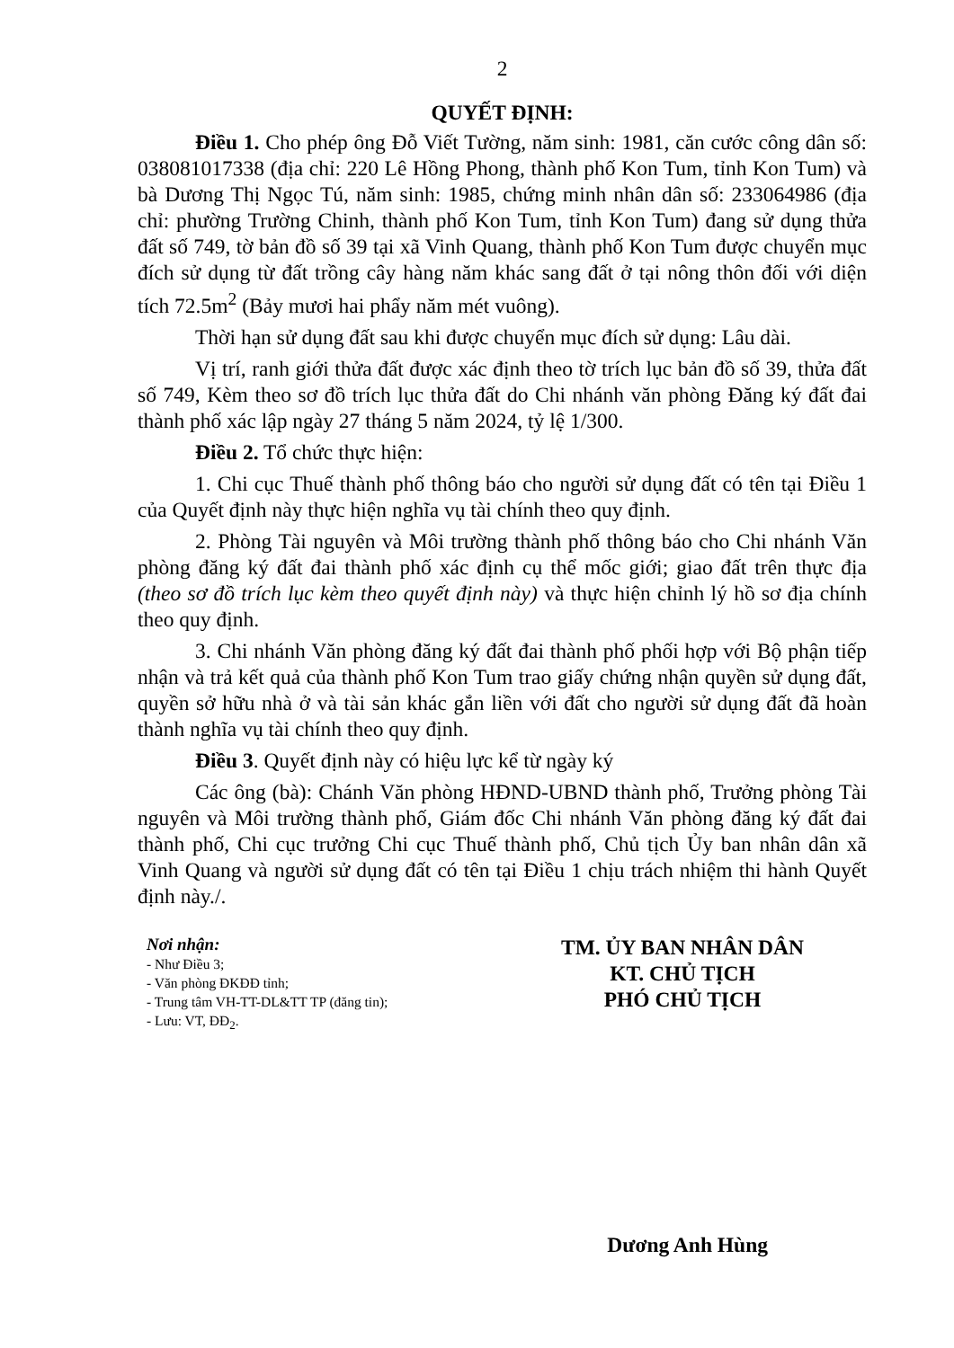2
QUYẾT ĐỊNH:
Điều 1. Cho phép ông Đỗ Viết Tường, năm sinh: 1981, căn cước công dân số: 038081017338 (địa chỉ: 220 Lê Hồng Phong, thành phố Kon Tum, tỉnh Kon Tum) và bà Dương Thị Ngọc Tú, năm sinh: 1985, chứng minh nhân dân số: 233064986 (địa chỉ: phường Trường Chinh, thành phố Kon Tum, tỉnh Kon Tum) đang sử dụng thửa đất số 749, tờ bản đồ số 39 tại xã Vinh Quang, thành phố Kon Tum được chuyển mục đích sử dụng từ đất trồng cây hàng năm khác sang đất ở tại nông thôn đối với diện tích 72.5m<sup>2</sup> (Bảy mươi hai phẩy năm mét vuông).
Thời hạn sử dụng đất sau khi được chuyển mục đích sử dụng: Lâu dài.
Vị trí, ranh giới thửa đất được xác định theo tờ trích lục bản đồ số 39, thửa đất số 749, Kèm theo sơ đồ trích lục thửa đất do Chi nhánh văn phòng Đăng ký đất đai thành phố xác lập ngày 27 tháng 5 năm 2024, tỷ lệ 1/300.
Điều 2. Tổ chức thực hiện:
1. Chi cục Thuế thành phố thông báo cho người sử dụng đất có tên tại Điều 1 của Quyết định này thực hiện nghĩa vụ tài chính theo quy định.
2. Phòng Tài nguyên và Môi trường thành phố thông báo cho Chi nhánh Văn phòng đăng ký đất đai thành phố xác định cụ thể mốc giới; giao đất trên thực địa (theo sơ đồ trích lục kèm theo quyết định này) và thực hiện chỉnh lý hồ sơ địa chính theo quy định.
3. Chi nhánh Văn phòng đăng ký đất đai thành phố phối hợp với Bộ phận tiếp nhận và trả kết quả của thành phố Kon Tum trao giấy chứng nhận quyền sử dụng đất, quyền sở hữu nhà ở và tài sản khác gắn liền với đất cho người sử dụng đất đã hoàn thành nghĩa vụ tài chính theo quy định.
Điều 3. Quyết định này có hiệu lực kể từ ngày ký
Các ông (bà): Chánh Văn phòng HĐND-UBND thành phố, Trưởng phòng Tài nguyên và Môi trường thành phố, Giám đốc Chi nhánh Văn phòng đăng ký đất đai thành phố, Chi cục trưởng Chi cục Thuế thành phố, Chủ tịch Ủy ban nhân dân xã Vinh Quang và người sử dụng đất có tên tại Điều 1 chịu trách nhiệm thi hành Quyết định này./.
Nơi nhận:
- Như Điều 3;
- Văn phòng ĐKĐĐ tỉnh;
- Trung tâm VH-TT-DL&TT TP (đăng tin);
- Lưu: VT, ĐĐ<sub>2</sub>.
TM. ỦY BAN NHÂN DÂN
KT. CHỦ TỊCH
PHÓ CHỦ TỊCH
Dương Anh Hùng